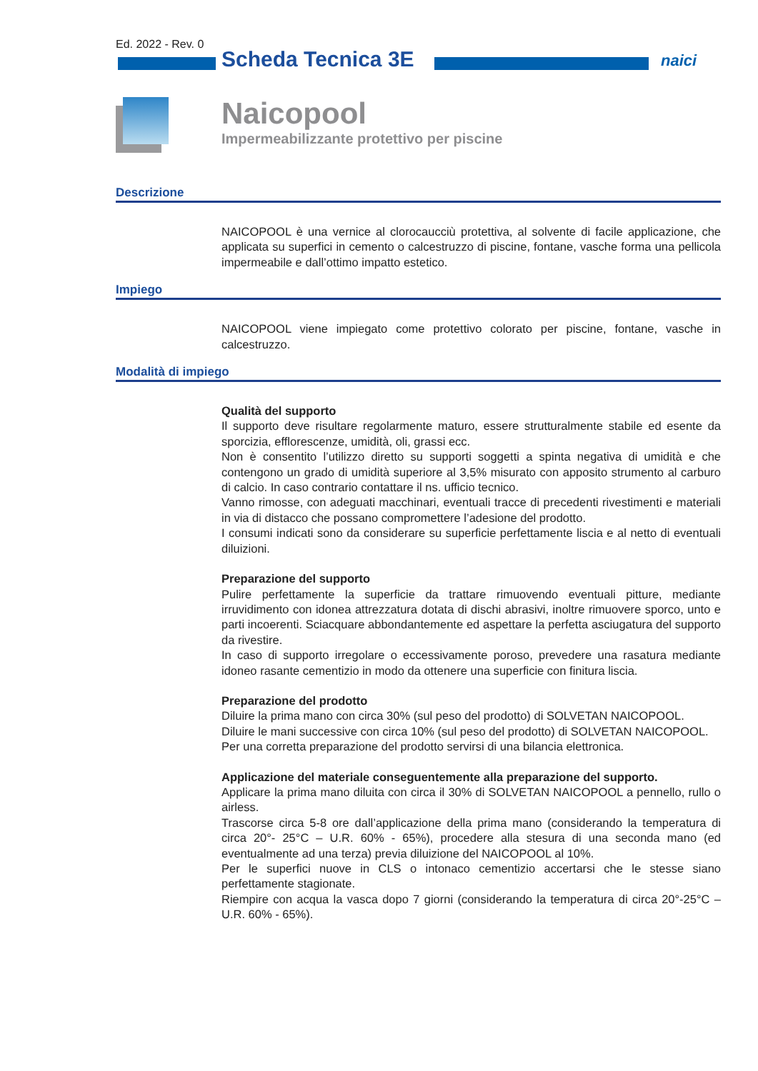Ed. 2022 - Rev. 0
Scheda Tecnica 3E naici
Naicopool
Impermeabilizzante protettivo per piscine
Descrizione
NAICOPOOL è una vernice al clorocaucciù protettiva, al solvente di facile applicazione, che applicata su superfici in cemento o calcestruzzo di piscine, fontane, vasche forma una pellicola impermeabile e dall’ottimo impatto estetico.
Impiego
NAICOPOOL viene impiegato come protettivo colorato per piscine, fontane, vasche in calcestruzzo.
Modalità di impiego
Qualità del supporto
Il supporto deve risultare regolarmente maturo, essere strutturalmente stabile ed esente da sporcizia, efflorescenze, umidità, oli, grassi ecc.
Non è consentito l’utilizzo diretto su supporti soggetti a spinta negativa di umidità e che contengono un grado di umidità superiore al 3,5% misurato con apposito strumento al carburo di calcio. In caso contrario contattare il ns. ufficio tecnico.
Vanno rimosse, con adeguati macchinari, eventuali tracce di precedenti rivestimenti e materiali in via di distacco che possano compromettere l’adesione del prodotto.
I consumi indicati sono da considerare su superficie perfettamente liscia e al netto di eventuali diluizioni.
Preparazione del supporto
Pulire perfettamente la superficie da trattare rimuovendo eventuali pitture, mediante irruvidimento con idonea attrezzatura dotata di dischi abrasivi, inoltre rimuovere sporco, unto e parti incoerenti. Sciacquare abbondantemente ed aspettare la perfetta asciugatura del supporto da rivestire.
In caso di supporto irregolare o eccessivamente poroso, prevedere una rasatura mediante idoneo rasante cementizio in modo da ottenere una superficie con finitura liscia.
Preparazione del prodotto
Diluire la prima mano con circa 30% (sul peso del prodotto) di SOLVETAN NAICOPOOL.
Diluire le mani successive con circa 10% (sul peso del prodotto) di SOLVETAN NAICOPOOL.
Per una corretta preparazione del prodotto servirsi di una bilancia elettronica.
Applicazione del materiale conseguentemente alla preparazione del supporto.
Applicare la prima mano diluita con circa il 30% di SOLVETAN NAICOPOOL a pennello, rullo o airless.
Trascorse circa 5-8 ore dall’applicazione della prima mano (considerando la temperatura di circa 20°- 25°C – U.R. 60% - 65%), procedere alla stesura di una seconda mano (ed eventualmente ad una terza) previa diluizione del NAICOPOOL al 10%.
Per le superfici nuove in CLS o intonaco cementizio accertarsi che le stesse siano perfettamente stagionate.
Riempire con acqua la vasca dopo 7 giorni (considerando la temperatura di circa 20°-25°C – U.R. 60% - 65%).